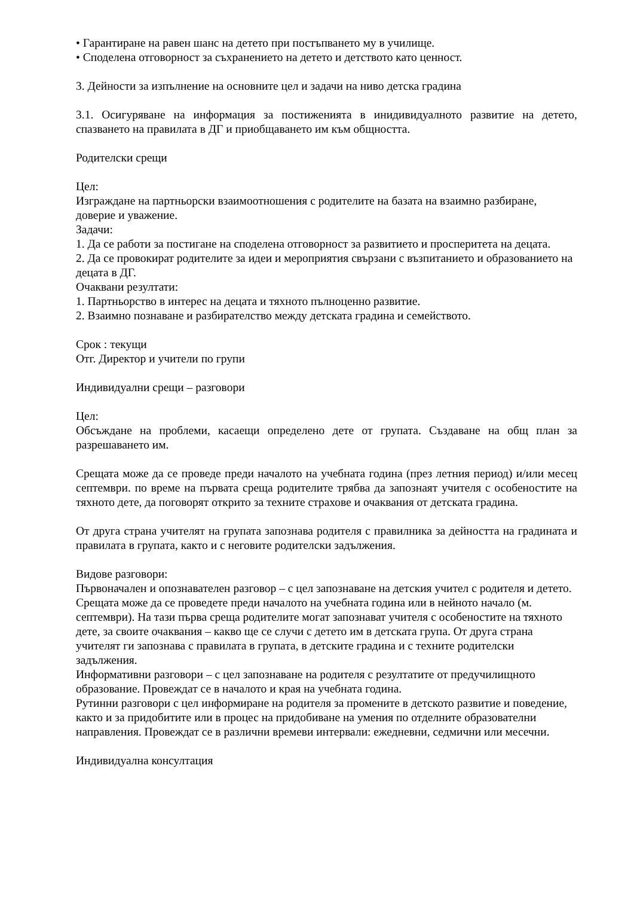• Гарантиране на равен шанс на детето при постъпването му в училище.
• Споделена отговорност за съхранението на детето и детството като ценност.
3. Дейности за изпълнение на основните цел и задачи на ниво детска градина
3.1. Осигуряване на информация за постиженията в инидивидуалното развитие на детето, спазването на правилата в ДГ и приобщаването им към общността.
Родителски срещи
Цел:
Изграждане на партньорски взаимоотношения с родителите на базата на взаимно разбиране, доверие и уважение.
Задачи:
1. Да се работи за постигане на споделена отговорност за развитието и просперитета на децата.
2. Да се провокират родителите за идеи и мероприятия свързани с възпитанието и образованието на децата в ДГ.
Очаквани резултати:
1. Партньорство в интерес на децата и тяхното пълноценно развитие.
2. Взаимно познаване и разбирателство между детската градина и семейството.
Срок : текущи
Отг. Директор и учители по групи
Индивидуални срещи – разговори
Цел:
Обсъждане на проблеми, касаещи определено дете от групата. Създаване на общ план за разрешаването им.
Срещата може да се проведе преди началото на учебната година (през летния период) и/или месец септември. по време на първата среща родителите трябва да запознаят учителя с особеностите на тяхното дете, да поговорят открито за техните страхове и очаквания от детската градина.
От друга страна учителят на групата запознава родителя с правилника за дейността на градината и правилата в групата, както и с неговите родителски задължения.
Видове разговори:
Първоначален и опознавателен разговор – с цел запознаване на детския учител с родителя и детето. Срещата може да се проведете преди началото на учебната година или в нейното начало (м. септември). На тази първа среща родителите могат запознават учителя с особеностите на тяхното дете, за своите очаквания – какво ще се случи с детето им в детската група. От друга страна учителят ги запознава с правилата в групата, в детските градина и с техните родителски задължения.
Информативни разговори – с цел запознаване на родителя с резултатите от предучилищното образование. Провеждат се в началото и края на учебната година.
Рутинни разговори с цел информиране на родителя за промените в детското развитие и поведение, както и за придобитите или в процес на придобиване на умения по отделните образователни направления. Провеждат се в различни времеви интервали: ежедневни, седмични или месечни.
Индивидуална консултация